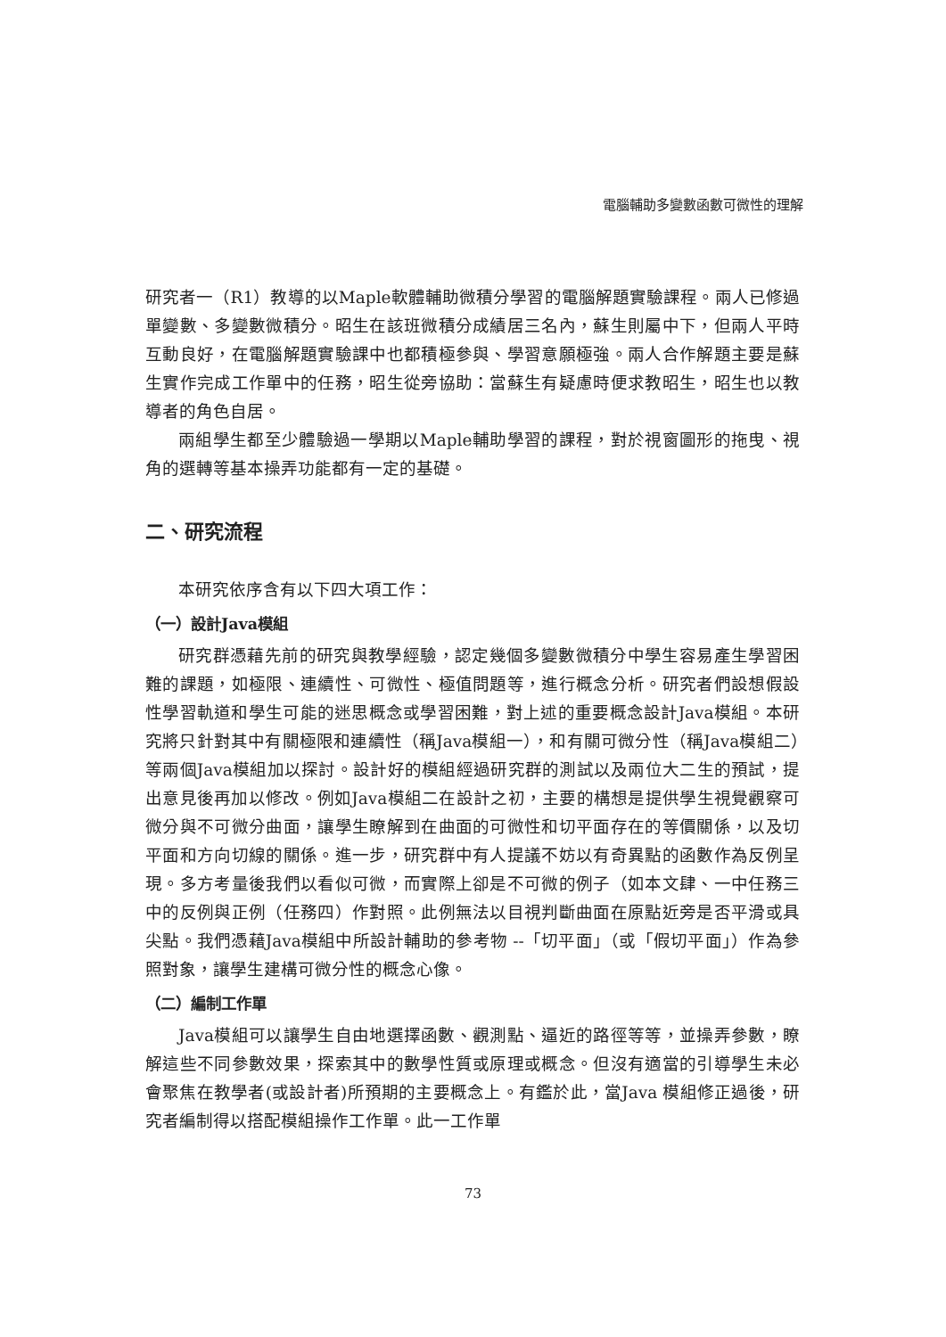電腦輔助多變數函數可微性的理解
研究者一（R1）教導的以Maple軟體輔助微積分學習的電腦解題實驗課程。兩人已修過單變數、多變數微積分。昭生在該班微積分成績居三名內，蘇生則屬中下，但兩人平時互動良好，在電腦解題實驗課中也都積極參與、學習意願極強。兩人合作解題主要是蘇生實作完成工作單中的任務，昭生從旁協助：當蘇生有疑慮時便求教昭生，昭生也以教導者的角色自居。
兩組學生都至少體驗過一學期以Maple輔助學習的課程，對於視窗圖形的拖曳、視角的選轉等基本操弄功能都有一定的基礎。
二、研究流程
本研究依序含有以下四大項工作：
（一）設計Java模組
研究群憑藉先前的研究與教學經驗，認定幾個多變數微積分中學生容易產生學習困難的課題，如極限、連續性、可微性、極值問題等，進行概念分析。研究者們設想假設性學習軌道和學生可能的迷思概念或學習困難，對上述的重要概念設計Java模組。本研究將只針對其中有關極限和連續性（稱Java模組一），和有關可微分性（稱Java模組二）等兩個Java模組加以探討。設計好的模組經過研究群的測試以及兩位大二生的預試，提出意見後再加以修改。例如Java模組二在設計之初，主要的構想是提供學生視覺觀察可微分與不可微分曲面，讓學生瞭解到在曲面的可微性和切平面存在的等價關係，以及切平面和方向切線的關係。進一步，研究群中有人提議不妨以有奇異點的函數作為反例呈現。多方考量後我們以看似可微，而實際上卻是不可微的例子（如本文肆、一中任務三中的反例與正例（任務四）作對照。此例無法以目視判斷曲面在原點近旁是否平滑或具尖點。我們憑藉Java模組中所設計輔助的參考物 --「切平面」（或「假切平面」）作為參照對象，讓學生建構可微分性的概念心像。
（二）編制工作單
Java模組可以讓學生自由地選擇函數、觀測點、逼近的路徑等等，並操弄參數，瞭解這些不同參數效果，探索其中的數學性質或原理或概念。但沒有適當的引導學生未必會聚焦在教學者(或設計者)所預期的主要概念上。有鑑於此，當Java 模組修正過後，研究者編制得以搭配模組操作工作單。此一工作單
73